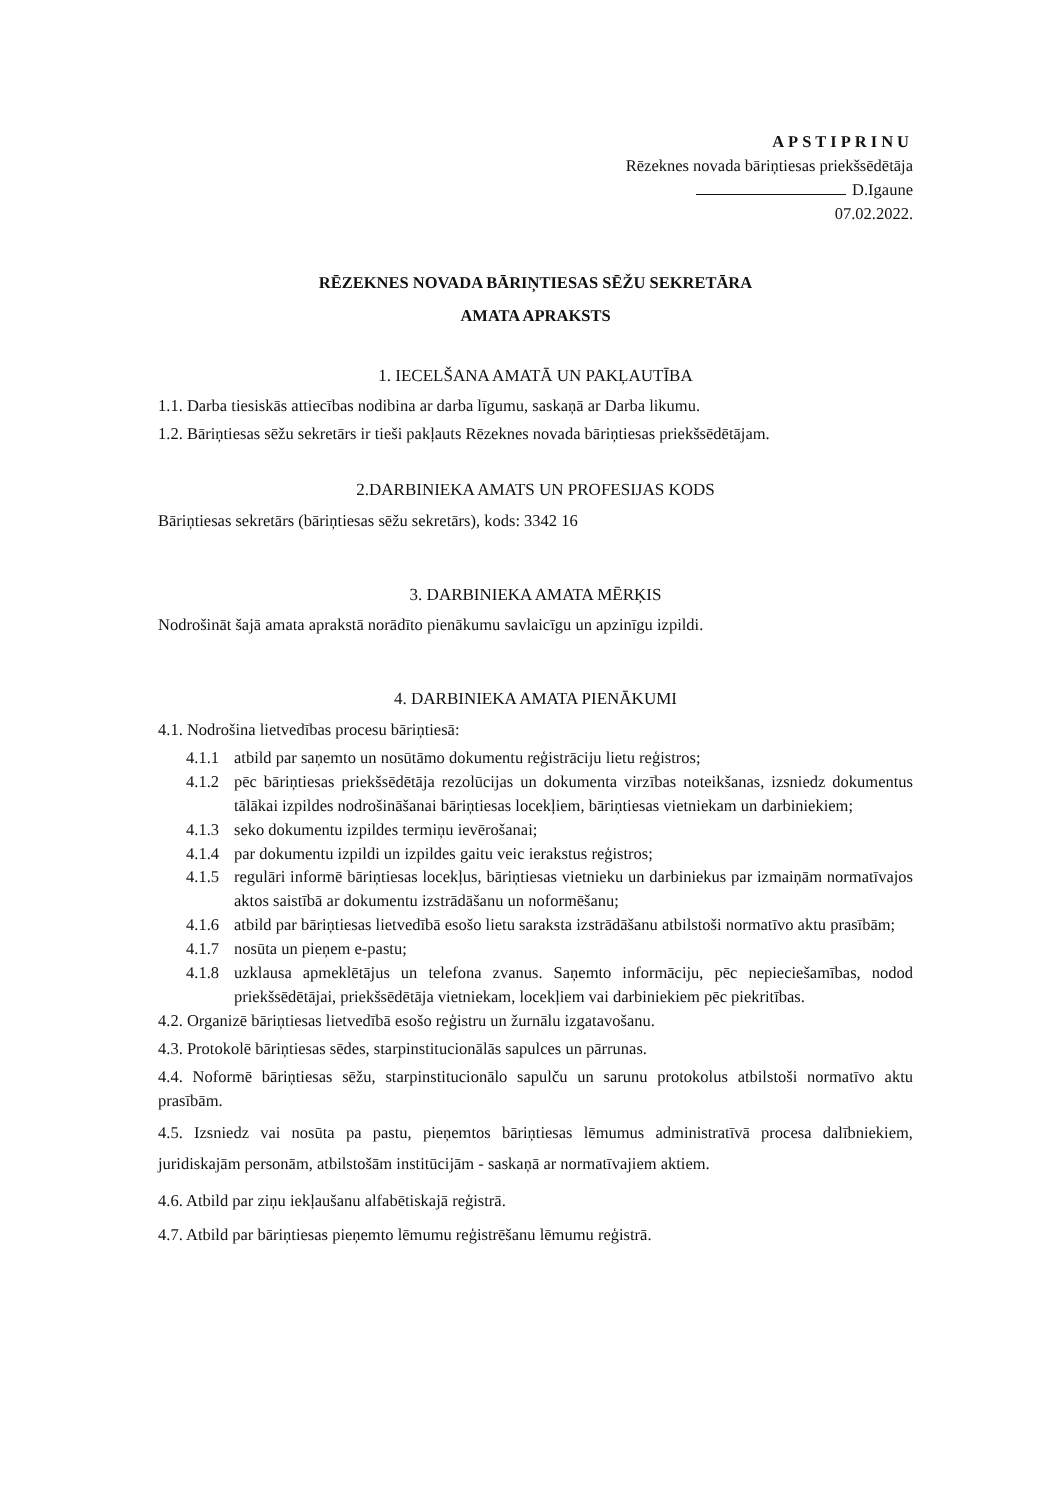APSTIPRINU
Rēzeknes novada bāriņtiesas priekšsēdētāja
D.Igaune
07.02.2022.
RĒZEKNES NOVADA BĀRIŅTIESAS SĒŽU SEKRETĀRA
AMATA APRAKSTS
1. IECELŠANA AMATĀ UN PAKĻAUTĪBA
1.1. Darba tiesiskās attiecības nodibina ar darba līgumu, saskaņā ar Darba likumu.
1.2. Bāriņtiesas sēžu sekretārs ir tieši pakļauts Rēzeknes novada bāriņtiesas priekšsēdētājam.
2.DARBINIEKA AMATS UN PROFESIJAS KODS
Bāriņtiesas sekretārs (bāriņtiesas sēžu sekretārs), kods: 3342 16
3. DARBINIEKA AMATA MĒRĶIS
Nodrošināt šajā amata aprakstā norādīto pienākumu savlaicīgu un apzinīgu izpildi.
4. DARBINIEKA AMATA PIENĀKUMI
4.1. Nodrošina lietvedības procesu bāriņtiesā:
4.1.1 atbild par saņemto un nosūtāmo dokumentu reģistrāciju lietu reģistros;
4.1.2 pēc bāriņtiesas priekšsēdētāja rezolūcijas un dokumenta virzības noteikšanas, izsniedz dokumentus tālākai izpildes nodrošināšanai bāriņtiesas locekļiem, bāriņtiesas vietniekam un darbiniekiem;
4.1.3 seko dokumentu izpildes termiņu ievērošanai;
4.1.4 par dokumentu izpildi un izpildes gaitu veic ierakstus reģistros;
4.1.5 regulāri informē bāriņtiesas locekļus, bāriņtiesas vietnieku un darbiniekus par izmaiņām normatīvajos aktos saistībā ar dokumentu izstrādāšanu un noformēšanu;
4.1.6 atbild par bāriņtiesas lietvedībā esošo lietu saraksta izstrādāšanu atbilstoši normatīvo aktu prasībām;
4.1.7 nosūta un pieņem e-pastu;
4.1.8 uzklausa apmeklētājus un telefona zvanus. Saņemto informāciju, pēc nepieciešamības, nodod priekšsēdētājai, priekšsēdētāja vietniekam, locekļiem vai darbiniekiem pēc piekritības.
4.2. Organizē bāriņtiesas lietvedībā esošo reģistru un žurnālu izgatavošanu.
4.3. Protokolē bāriņtiesas sēdes, starpinstitucionālās sapulces un pārrunas.
4.4. Noformē bāriņtiesas sēžu, starpinstitucionālo sapulču un sarunu protokolus atbilstoši normatīvo aktu prasībām.
4.5. Izsniedz vai nosūta pa pastu, pieņemtos bāriņtiesas lēmumus administratīvā procesa dalībniekiem, juridiskajām personām, atbilstošām institūcijām - saskaņā ar normatīvajiem aktiem.
4.6. Atbild par ziņu iekļaušanu alfabētiskajā reģistrā.
4.7. Atbild par bāriņtiesas pieņemto lēmumu reģistrēšanu lēmumu reģistrā.